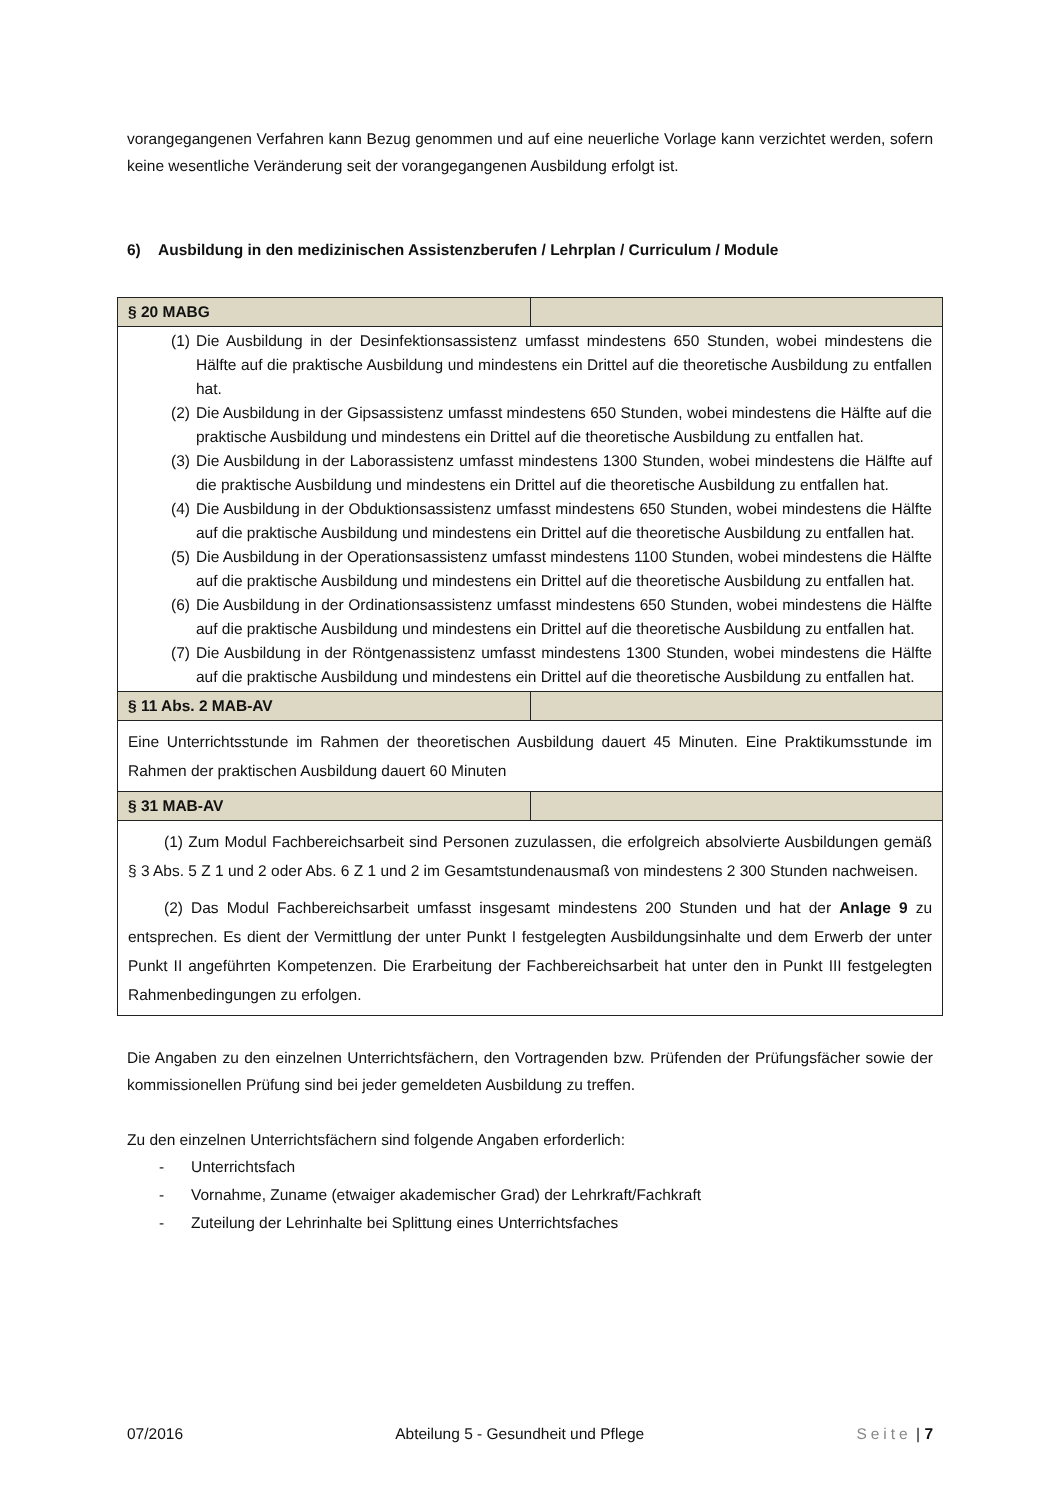vorangegangenen Verfahren kann Bezug genommen und auf eine neuerliche Vorlage kann verzichtet werden, sofern keine wesentliche Veränderung seit der vorangegangenen Ausbildung erfolgt ist.
6) Ausbildung in den medizinischen Assistenzberufen / Lehrplan / Curriculum / Module
| § 20 MABG | |
| (1) Die Ausbildung in der Desinfektionsassistenz umfasst mindestens 650 Stunden, wobei mindestens die Hälfte auf die praktische Ausbildung und mindestens ein Drittel auf die theoretische Ausbildung zu entfallen hat. (2) Die Ausbildung in der Gipsassistenz umfasst mindestens 650 Stunden, wobei mindestens die Hälfte auf die praktische Ausbildung und mindestens ein Drittel auf die theoretische Ausbildung zu entfallen hat. (3) Die Ausbildung in der Laborassistenz umfasst mindestens 1300 Stunden, wobei mindestens die Hälfte auf die praktische Ausbildung und mindestens ein Drittel auf die theoretische Ausbildung zu entfallen hat. (4) Die Ausbildung in der Obduktionsassistenz umfasst mindestens 650 Stunden, wobei mindestens die Hälfte auf die praktische Ausbildung und mindestens ein Drittel auf die theoretische Ausbildung zu entfallen hat. (5) Die Ausbildung in der Operationsassistenz umfasst mindestens 1100 Stunden, wobei mindestens die Hälfte auf die praktische Ausbildung und mindestens ein Drittel auf die theoretische Ausbildung zu entfallen hat. (6) Die Ausbildung in der Ordinationsassistenz umfasst mindestens 650 Stunden, wobei mindestens die Hälfte auf die praktische Ausbildung und mindestens ein Drittel auf die theoretische Ausbildung zu entfallen hat. (7) Die Ausbildung in der Röntgenassistenz umfasst mindestens 1300 Stunden, wobei mindestens die Hälfte auf die praktische Ausbildung und mindestens ein Drittel auf die theoretische Ausbildung zu entfallen hat. | |
| § 11 Abs. 2 MAB-AV | |
| Eine Unterrichtsstunde im Rahmen der theoretischen Ausbildung dauert 45 Minuten. Eine Praktikumsstunde im Rahmen der praktischen Ausbildung dauert 60 Minuten | |
| § 31 MAB-AV | |
| (1) Zum Modul Fachbereichsarbeit sind Personen zuzulassen, die erfolgreich absolvierte Ausbildungen gemäß § 3 Abs. 5 Z 1 und 2 oder Abs. 6 Z 1 und 2 im Gesamtstundenausmaß von mindestens 2 300 Stunden nachweisen. (2) Das Modul Fachbereichsarbeit umfasst insgesamt mindestens 200 Stunden und hat der Anlage 9 zu entsprechen. Es dient der Vermittlung der unter Punkt I festgelegten Ausbildungsinhalte und dem Erwerb der unter Punkt II angeführten Kompetenzen. Die Erarbeitung der Fachbereichsarbeit hat unter den in Punkt III festgelegten Rahmenbedingungen zu erfolgen. | |
Die Angaben zu den einzelnen Unterrichtsfächern, den Vortragenden bzw. Prüfenden der Prüfungsfächer sowie der kommissionellen Prüfung sind bei jeder gemeldeten Ausbildung zu treffen.
Zu den einzelnen Unterrichtsfächern sind folgende Angaben erforderlich:
- Unterrichtsfach
- Vornahme, Zuname (etwaiger akademischer Grad) der Lehrkraft/Fachkraft
- Zuteilung der Lehrinhalte bei Splittung eines Unterrichtsfaches
07/2016 Abteilung 5 - Gesundheit und Pflege Seite | 7